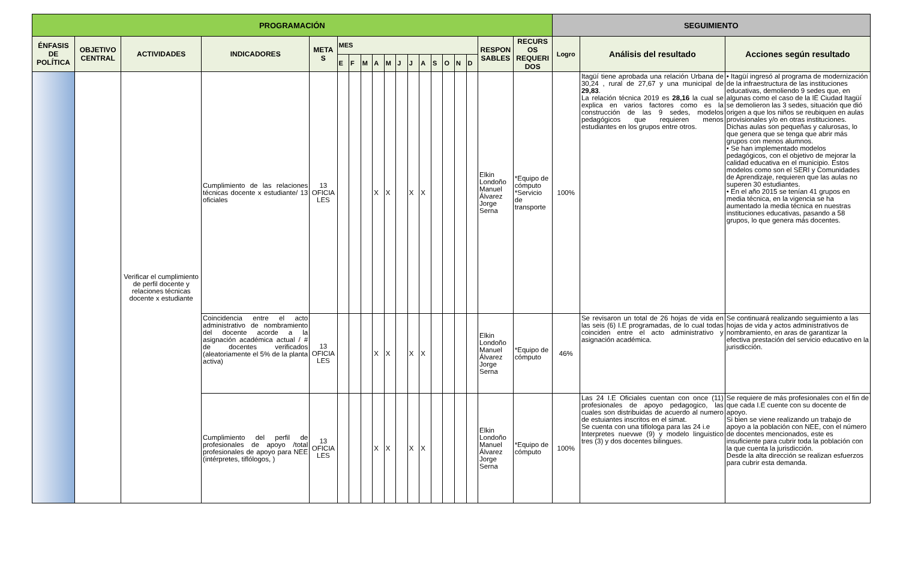| PROGRAMACIÓN | | | | | | | | | | | | | | | | | | | SEGUIMIENTO | | |
| --- | --- | --- | --- | --- | --- | --- | --- | --- | --- | --- | --- | --- | --- | --- | --- | --- | --- | --- | --- | --- | --- |
| ÉNFASIS DE POLÍTICA | OBJETIVO CENTRAL | ACTIVIDADES | INDICADORES | META S | MES | | | | | | | | | | | | RESPON SABLES | RECURS OS REQUERI DOS | Logro | Análisis del resultado | Acciones según resultado |
| | | | | | E | F | M | A | M | J | J | A | S | O | N | D | | | | | |
| | | Verificar el cumplimiento de perfil docente y relaciones técnicas docente x estudiante | Cumplimiento de las relaciones técnicas docente x estudiante/ 13 oficiales | 13 OFICIA LES | | | | X | X | | X | X | | | | | Elkin Londoño Manuel Álvarez Jorge Serna | *Equipo de cómputo *Servicio de transporte | 100% | Itagüí tiene aprobada una relación Urbana de 30,24 , rural de 27,67 y una municipal de 29,83 . La relación técnica 2019 es 28,16 la cual se explica en varios factores como es la construcción de las 9 sedes, modelos pedagógicos que requieren menos estudiantes en los grupos entre otros. | • Itagüí ingresó al programa de modernización de la infraestructura de las instituciones educativas, demoliendo 9 sedes que, en algunas como el caso de la IE Ciudad Itagüí se demolieron las 3 sedes, situación que dió origen a que los niños se reubiquen en aulas provisionales y/o en otras instituciones. Dichas aulas son pequeñas y calurosas, lo que genera que se tenga que abrir más grupos con menos alumnos. • Se han implementado modelos pedagógicos, con el objetivo de mejorar la calidad educativa en el municipio. Estos modelos como son el SERI y Comunidades de Aprendizaje, requieren que las aulas no superen 30 estudiantes. • En el año 2015 se tenían 41 grupos en media técnica, en la vigencia se ha aumentado la media técnica en nuestras instituciones educativas, pasando a 58 grupos, lo que genera más docentes. |
| | | | Coincidencia entre el acto administrativo de nombramiento del docente acorde a la asignación académica actual / # de docentes verificados (aleatoriamente el 5% de la planta activa) | 13 OFICIA LES | | | | X | X | | X | X | | | | | Elkin Londoño Manuel Álvarez Jorge Serna | *Equipo de cómputo | 46% | Se revisaron un total de 26 hojas de vida en las seis (6) I.E programadas, de lo cual todas coinciden entre el acto administrativo y asignación académica. | Se continuará realizando seguimiento a las hojas de vida y actos administrativos de nombramiento, en aras de garantizar la efectiva prestación del servicio educativo en la jurisdicción. |
| | | | Cumplimiento del perfil de profesionales de apoyo /total profesionales de apoyo para NEE (intérpretes, tiflólogos, ) | 13 OFICIA LES | | | | X | X | | X | X | | | | | Elkin Londoño Manuel Álvarez Jorge Serna | *Equipo de cómputo | 100% | Las 24 I.E Oficiales cuentan con once (11) profesionales de apoyo pedagogico, las cuales son distribuidas de acuerdo al numero de estuiantes inscritos en el simat. Se cuenta con una tiflologa para las 24 i.e Interpretes nuevwe (9) y modelo linguistico tres (3) y dos docentes bilingues. | Se requiere de más profesionales con el fin de que cada I.E cuente con su docente de apoyo. Si bien se viene realizando un trabajo de apoyo a la población con NEE, con el número de docentes mencionados, este es insuficiente para cubrir toda la población con la que cuenta la jurisdicción. Desde la alta dirección se realizan esfuerzos para cubrir esta demanda. |